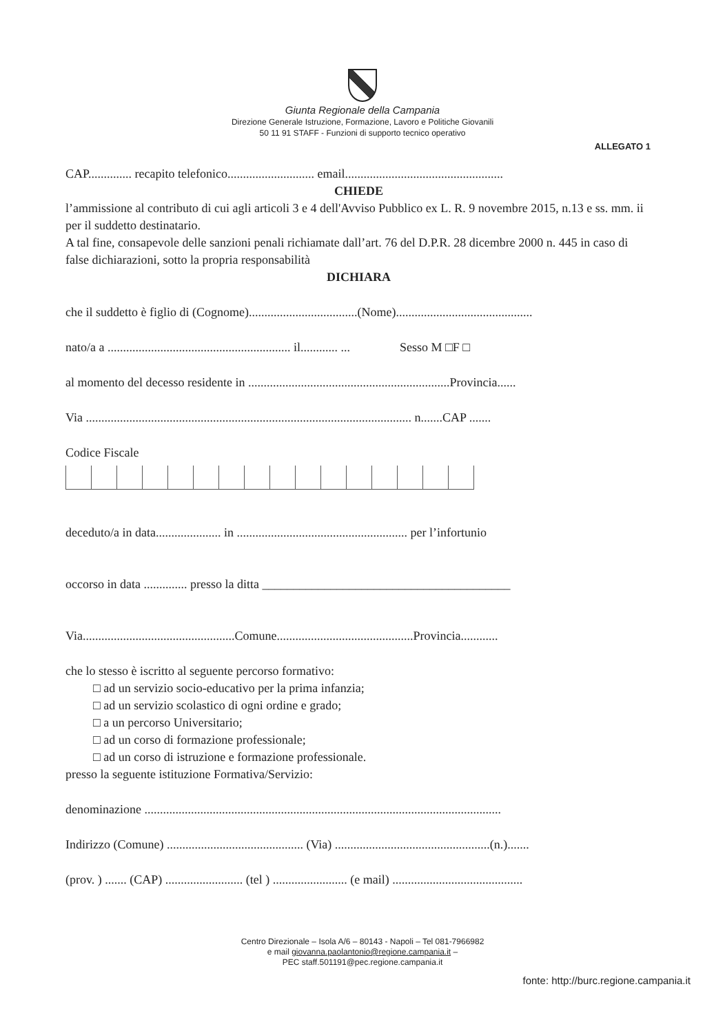Giunta Regionale della Campania
Direzione Generale Istruzione, Formazione, Lavoro e Politiche Giovanili
50 11 91 STAFF - Funzioni di supporto tecnico operativo
ALLEGATO 1
CAP.............. recapito telefonico............................ email...................................................
CHIEDE
l’ammissione al contributo di cui agli articoli 3 e 4 dell'Avviso Pubblico ex L. R. 9 novembre 2015, n.13 e ss. mm. ii per il suddetto destinatario.
A tal fine, consapevole delle sanzioni penali richiamate dall’art. 76 del D.P.R. 28 dicembre 2000 n. 445 in caso di false dichiarazioni, sotto la propria responsabilità
DICHIARA
che il suddetto è figlio di (Cognome)...................................(Nome)............................................
nato/a a ........................................................... il............ ... Sesso M □F □
al momento del decesso residente in .................................................................Provincia......
Via ......................................................................................................... n.......CAP .......
Codice Fiscale
deceduto/a in data..................... in ....................................................... per l’infortunio
occorso in data .............. presso la ditta ________________________________________
Via.................................................Comune............................................Provincia............
che lo stesso è iscritto al seguente percorso formativo:
□ ad un servizio socio-educativo per la prima infanzia;
□ ad un servizio scolastico di ogni ordine e grado;
□ a un percorso Universitario;
□ ad un corso di formazione professionale;
□ ad un corso di istruzione e formazione professionale.
presso la seguente istituzione Formativa/Servizio:
denominazione ...................................................................................................................
Indirizzo (Comune) ............................................ (Via) ..................................................(n.).......
(prov. ) ....... (CAP) ......................... (tel ) ........................ (e mail) ..........................................
Centro Direzionale – Isola A/6 – 80143 - Napoli – Tel 081-7966982
e mail giovanna.paolantonio@regione.campania.it –
PEC staff.501191@pec.regione.campania.it
fonte: http://burc.regione.campania.it